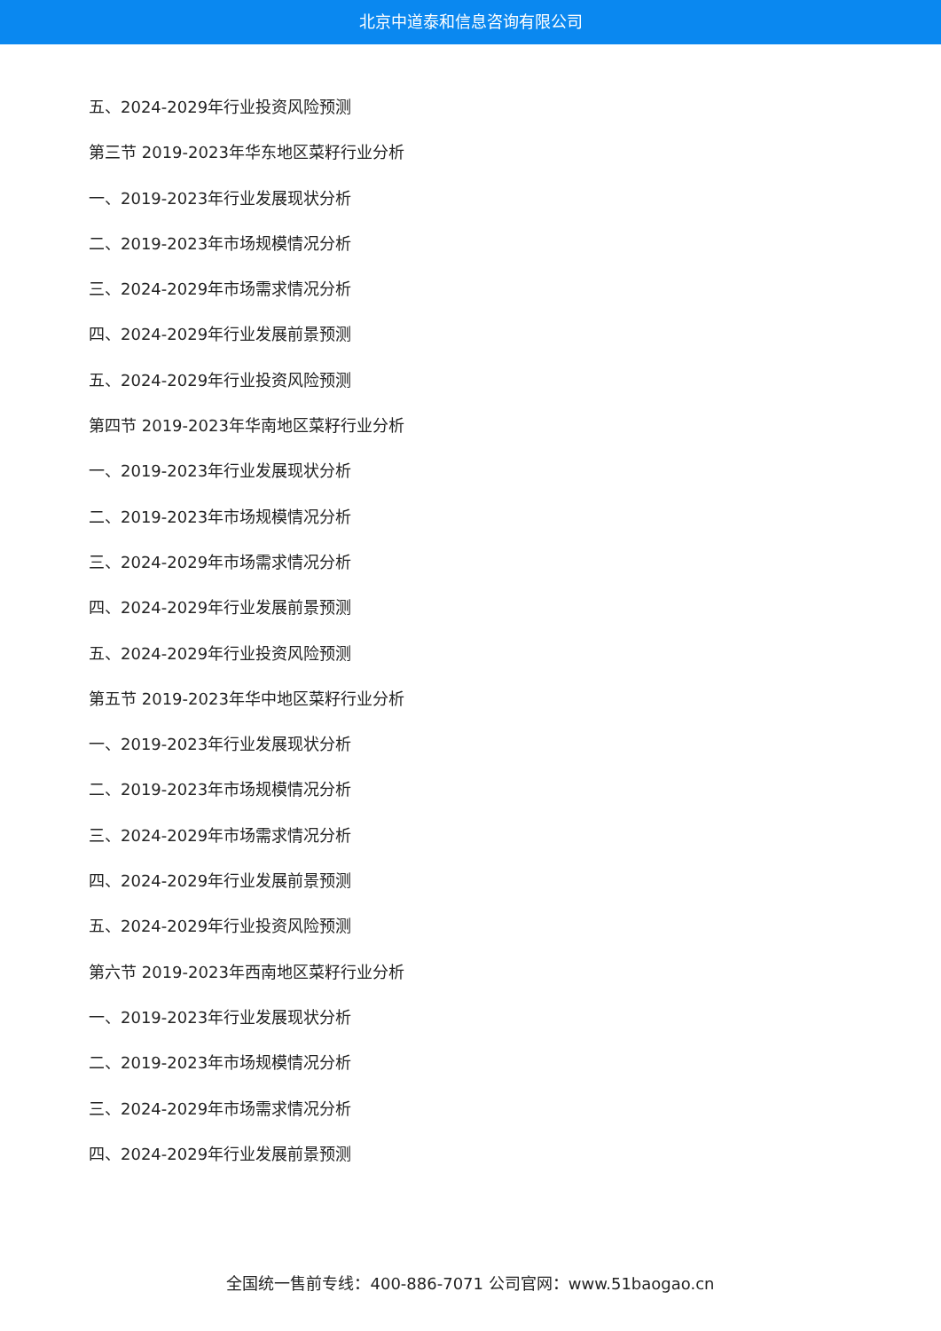北京中道泰和信息咨询有限公司
五、2024-2029年行业投资风险预测
第三节 2019-2023年华东地区菜籽行业分析
一、2019-2023年行业发展现状分析
二、2019-2023年市场规模情况分析
三、2024-2029年市场需求情况分析
四、2024-2029年行业发展前景预测
五、2024-2029年行业投资风险预测
第四节 2019-2023年华南地区菜籽行业分析
一、2019-2023年行业发展现状分析
二、2019-2023年市场规模情况分析
三、2024-2029年市场需求情况分析
四、2024-2029年行业发展前景预测
五、2024-2029年行业投资风险预测
第五节 2019-2023年华中地区菜籽行业分析
一、2019-2023年行业发展现状分析
二、2019-2023年市场规模情况分析
三、2024-2029年市场需求情况分析
四、2024-2029年行业发展前景预测
五、2024-2029年行业投资风险预测
第六节 2019-2023年西南地区菜籽行业分析
一、2019-2023年行业发展现状分析
二、2019-2023年市场规模情况分析
三、2024-2029年市场需求情况分析
四、2024-2029年行业发展前景预测
全国统一售前专线：400-886-7071 公司官网：www.51baogao.cn